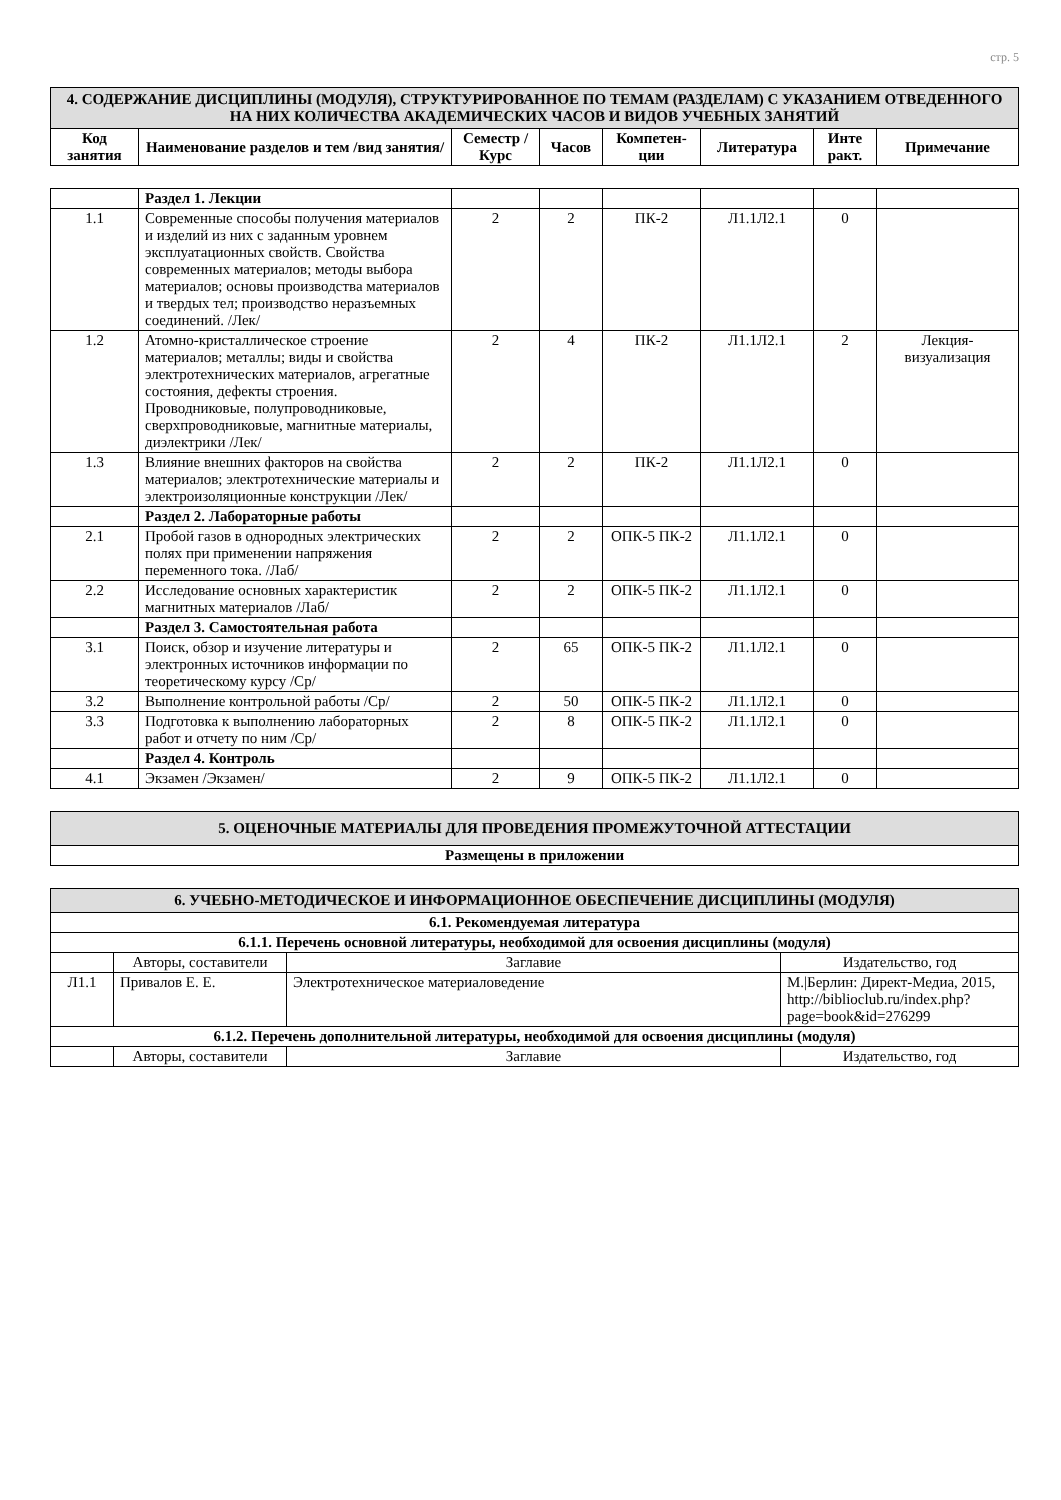стр. 5
| 4. СОДЕРЖАНИЕ ДИСЦИПЛИНЫ (МОДУЛЯ), СТРУКТУРИРОВАННОЕ ПО ТЕМАМ (РАЗДЕЛАМ) С УКАЗАНИЕМ ОТВЕДЕННОГО НА НИХ КОЛИЧЕСТВА АКАДЕМИЧЕСКИХ ЧАСОВ И ВИДОВ УЧЕБНЫХ ЗАНЯТИЙ | | | | | | | |
| Код занятия | Наименование разделов и тем /вид занятия/ | Семестр / Курс | Часов | Компетен-ции | Литература | Инте ракт. | Примечание |
| | Раздел 1. Лекции | | | | | | |
| 1.1 | Современные способы получения материалов и изделий из них с заданным уровнем эксплуатационных свойств. Свойства современных материалов; методы выбора материалов; основы производства материалов и твердых тел; производство неразъемных соединений. /Лек/ | 2 | 2 | ПК-2 | Л1.1Л2.1 | 0 | |
| 1.2 | Атомно-кристаллическое строение материалов; металлы; виды и свойства электротехнических материалов, агрегатные состояния, дефекты строения. Проводниковые, полупроводниковые, сверхпроводниковые, магнитные материалы, диэлектрики /Лек/ | 2 | 4 | ПК-2 | Л1.1Л2.1 | 2 | Лекция-визуализация |
| 1.3 | Влияние внешних факторов на свойства материалов; электротехнические материалы и электроизоляционные конструкции /Лек/ | 2 | 2 | ПК-2 | Л1.1Л2.1 | 0 | |
| | Раздел 2. Лабораторные работы | | | | | | |
| 2.1 | Пробой газов в однородных электрических полях при применении напряжения переменного тока. /Лаб/ | 2 | 2 | ОПК-5 ПК-2 | Л1.1Л2.1 | 0 | |
| 2.2 | Исследование основных характеристик магнитных материалов /Лаб/ | 2 | 2 | ОПК-5 ПК-2 | Л1.1Л2.1 | 0 | |
| | Раздел 3. Самостоятельная работа | | | | | | |
| 3.1 | Поиск, обзор и изучение литературы и электронных источников информации по теоретическому курсу /Ср/ | 2 | 65 | ОПК-5 ПК-2 | Л1.1Л2.1 | 0 | |
| 3.2 | Выполнение контрольной работы /Ср/ | 2 | 50 | ОПК-5 ПК-2 | Л1.1Л2.1 | 0 | |
| 3.3 | Подготовка к выполнению лабораторных работ и отчету по ним /Ср/ | 2 | 8 | ОПК-5 ПК-2 | Л1.1Л2.1 | 0 | |
| | Раздел 4. Контроль | | | | | | |
| 4.1 | Экзамен /Экзамен/ | 2 | 9 | ОПК-5 ПК-2 | Л1.1Л2.1 | 0 | |
| 5. ОЦЕНОЧНЫЕ МАТЕРИАЛЫ ДЛЯ ПРОВЕДЕНИЯ ПРОМЕЖУТОЧНОЙ АТТЕСТАЦИИ |
| Размещены в приложении |
| 6. УЧЕБНО-МЕТОДИЧЕСКОЕ И ИНФОРМАЦИОННОЕ ОБЕСПЕЧЕНИЕ ДИСЦИПЛИНЫ (МОДУЛЯ) | | | |
| 6.1. Рекомендуемая литература | | | |
| 6.1.1. Перечень основной литературы, необходимой для освоения дисциплины (модуля) | | | |
| | Авторы, составители | Заглавие | Издательство, год |
| Л1.1 | Привалов Е. Е. | Электротехническое материаловедение | М./Берлин: Директ-Медиа, 2015, http://biblioclub.ru/index.php?page=book&id=276299 |
| 6.1.2. Перечень дополнительной литературы, необходимой для освоения дисциплины (модуля) | | | |
| | Авторы, составители | Заглавие | Издательство, год |